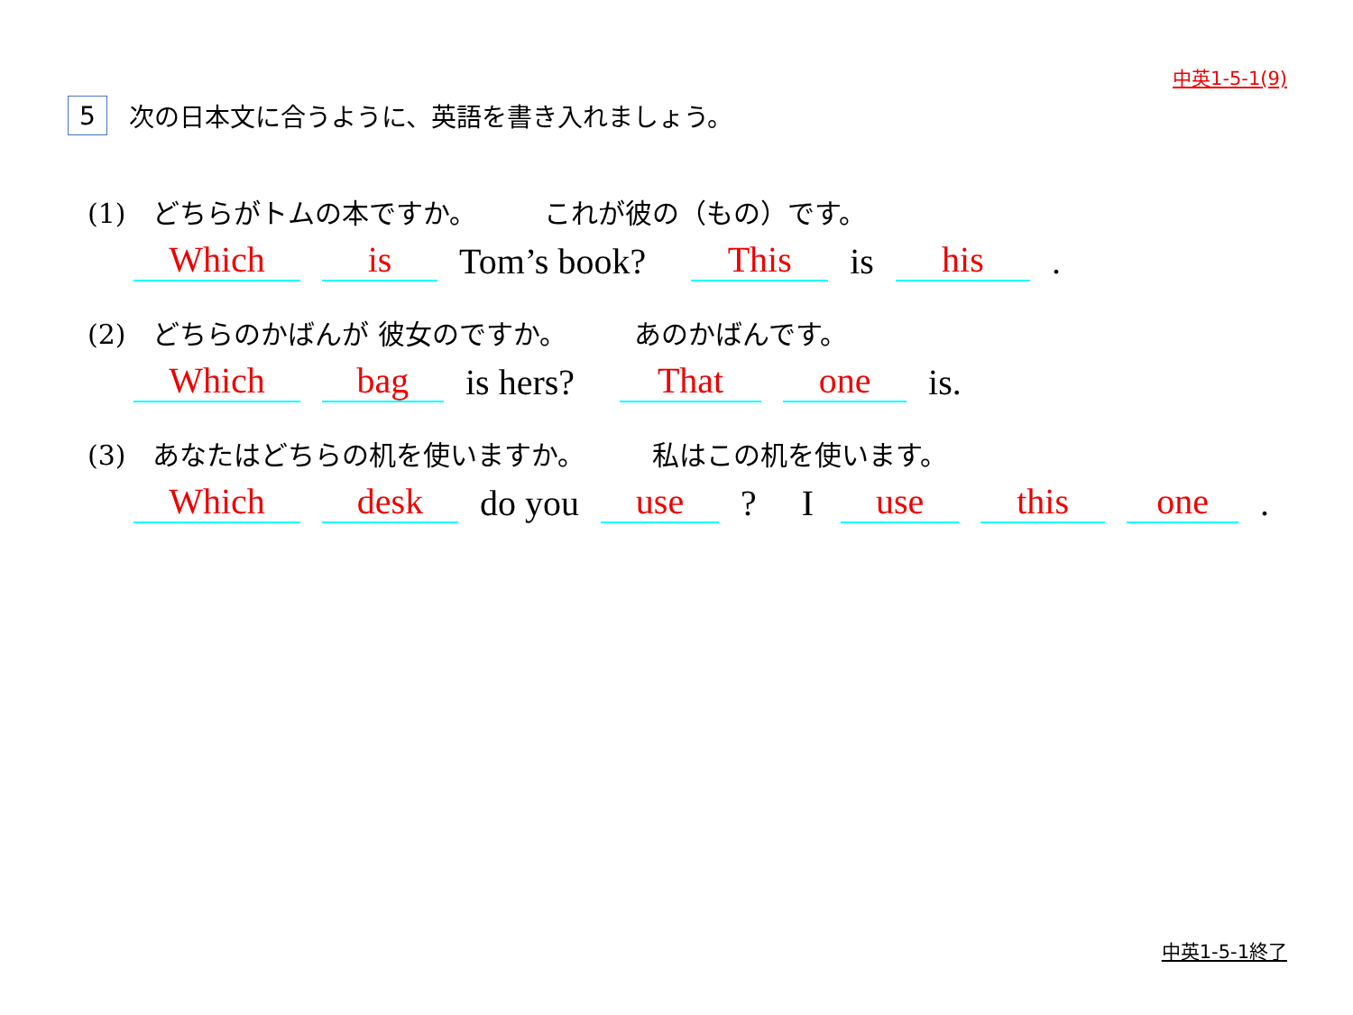中英1-5-1(9)
5 次の日本文に合うように、英語を書き入れましょう。
(1)　どちらがトムの本ですか。　　　これが彼の（もの）です。
Which is Tom’s book? This is his.
(2)　どちらのかばんが 彼女のですか。　　　あのかばんです。
Which bag is hers? That one is.
(3)　あなたはどちらの机を使いますか。　　　私はこの机を使います。
Which desk do you use? I use this one.
中英1-5-1終了